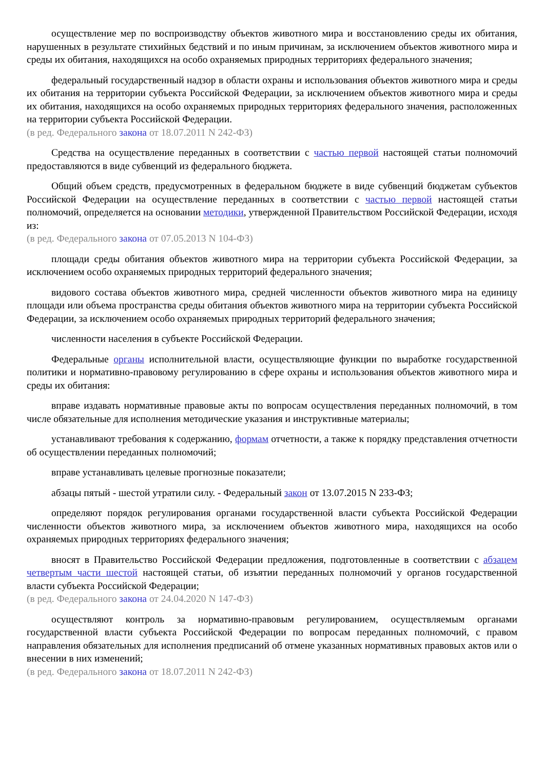осуществление мер по воспроизводству объектов животного мира и восстановлению среды их обитания, нарушенных в результате стихийных бедствий и по иным причинам, за исключением объектов животного мира и среды их обитания, находящихся на особо охраняемых природных территориях федерального значения;
федеральный государственный надзор в области охраны и использования объектов животного мира и среды их обитания на территории субъекта Российской Федерации, за исключением объектов животного мира и среды их обитания, находящихся на особо охраняемых природных территориях федерального значения, расположенных на территории субъекта Российской Федерации.
(в ред. Федерального закона от 18.07.2011 N 242-ФЗ)
Средства на осуществление переданных в соответствии с частью первой настоящей статьи полномочий предоставляются в виде субвенций из федерального бюджета.
Общий объем средств, предусмотренных в федеральном бюджете в виде субвенций бюджетам субъектов Российской Федерации на осуществление переданных в соответствии с частью первой настоящей статьи полномочий, определяется на основании методики, утвержденной Правительством Российской Федерации, исходя из:
(в ред. Федерального закона от 07.05.2013 N 104-ФЗ)
площади среды обитания объектов животного мира на территории субъекта Российской Федерации, за исключением особо охраняемых природных территорий федерального значения;
видового состава объектов животного мира, средней численности объектов животного мира на единицу площади или объема пространства среды обитания объектов животного мира на территории субъекта Российской Федерации, за исключением особо охраняемых природных территорий федерального значения;
численности населения в субъекте Российской Федерации.
Федеральные органы исполнительной власти, осуществляющие функции по выработке государственной политики и нормативно-правовому регулированию в сфере охраны и использования объектов животного мира и среды их обитания:
вправе издавать нормативные правовые акты по вопросам осуществления переданных полномочий, в том числе обязательные для исполнения методические указания и инструктивные материалы;
устанавливают требования к содержанию, формам отчетности, а также к порядку представления отчетности об осуществлении переданных полномочий;
вправе устанавливать целевые прогнозные показатели;
абзацы пятый - шестой утратили силу. - Федеральный закон от 13.07.2015 N 233-ФЗ;
определяют порядок регулирования органами государственной власти субъекта Российской Федерации численности объектов животного мира, за исключением объектов животного мира, находящихся на особо охраняемых природных территориях федерального значения;
вносят в Правительство Российской Федерации предложения, подготовленные в соответствии с абзацем четвертым части шестой настоящей статьи, об изъятии переданных полномочий у органов государственной власти субъекта Российской Федерации;
(в ред. Федерального закона от 24.04.2020 N 147-ФЗ)
осуществляют контроль за нормативно-правовым регулированием, осуществляемым органами государственной власти субъекта Российской Федерации по вопросам переданных полномочий, с правом направления обязательных для исполнения предписаний об отмене указанных нормативных правовых актов или о внесении в них изменений;
(в ред. Федерального закона от 18.07.2011 N 242-ФЗ)